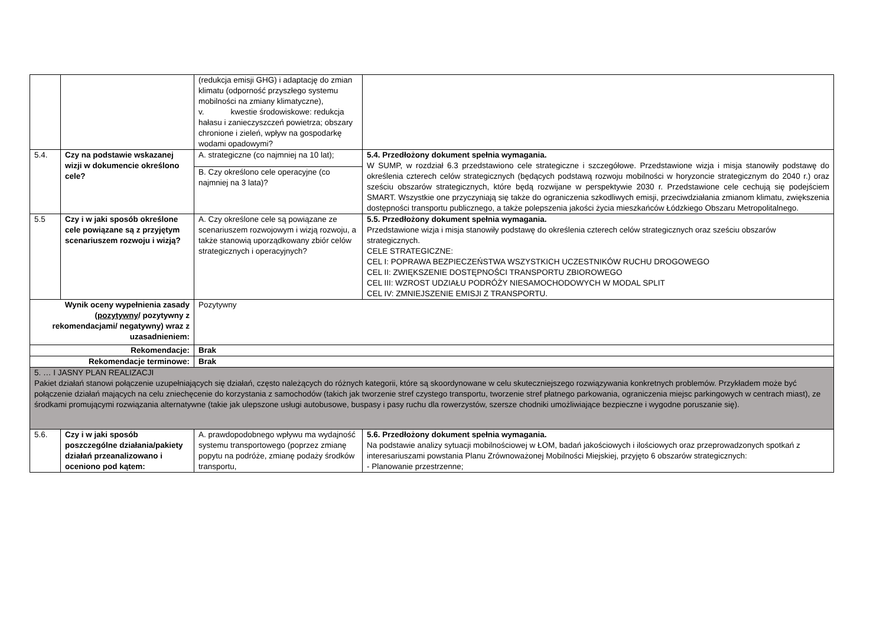| | | (redukcja emisji GHG) i adaptację do zmian klimatu (odporność przyszłego systemu mobilności na zmiany klimatyczne), v. kwestie środowiskowe: redukcja hałasu i zanieczyszczeń powietrza; obszary chronione i zieleń, wpływ na gospodarkę wodami opadowymi? | |
| 5.4. | Czy na podstawie wskazanej wizji w dokumencie określono cele? | A. strategiczne (co najmniej na 10 lat); | 5.4. Przedłożony dokument spełnia wymagania. W SUMP, w rozdział 6.3 przedstawiono cele strategiczne i szczegółowe. Przedstawione wizja i misja stanowiły podstawę do określenia czterech celów strategicznych (będących podstawą rozwoju mobilności w horyzoncie strategicznym do 2040 r.) oraz sześciu obszarów strategicznych, które będą rozwijane w perspektywie 2030 r. Przedstawione cele cechują się podejściem SMART. Wszystkie one przyczyniają się także do ograniczenia szkodliwych emisji, przeciwdziałania zmianom klimatu, zwiększenia dostępności transportu publicznego, a także polepszenia jakości życia mieszkańców Łódzkiego Obszaru Metropolitalnego. |
| | | B. Czy określono cele operacyjne (co najmniej na 3 lata)? | |
| 5.5 | Czy i w jaki sposób określone cele powiązane są z przyjętym scenariuszem rozwoju i wizją? | A. Czy określone cele są powiązane ze scenariuszem rozwojowym i wizją rozwoju, a także stanowią uporządkowany zbiór celów strategicznych i operacyjnych? | 5.5. Przedłożony dokument spełnia wymagania. Przedstawione wizja i misja stanowiły podstawę do określenia czterech celów strategicznych oraz sześciu obszarów strategicznych. CELE STRATEGICZNE: CEL I: POPRAWA BEZPIECZEŃSTWA WSZYSTKICH UCZESTNIKÓW RUCHU DROGOWEGO CEL II: ZWIĘKSZENIE DOSTĘPNOŚCI TRANSPORTU ZBIOROWEGO CEL III: WZROST UDZIAŁU PODRÓŻY NIESAMOCHODOWYCH W MODAL SPLIT CEL IV: ZMNIEJSZENIE EMISJI Z TRANSPORTU. |
| Wynik oceny wypełnienia zasady ( pozytywny / pozytywny z rekomendacjami/ negatywny) wraz z uzasadnieniem: | | Pozytywny | |
| Rekomendacje: | | Brak | |
| Rekomendacje terminowe: | | Brak | |
| 5. … I JASNY PLAN REALIZACJI Pakiet działań stanowi połączenie uzupełniających się działań, często należących do różnych kategorii, które są skoordynowane w celu skuteczniejszego rozwiązywania konkretnych problemów. Przykładem może być połączenie działań mających na celu zniechęcenie do korzystania z samochodów (takich jak tworzenie stref czystego transportu, tworzenie stref płatnego parkowania, ograniczenia miejsc parkingowych w centrach miast), ze środkami promującymi rozwiązania alternatywne (takie jak ulepszone usługi autobusowe, buspasy i pasy ruchu dla rowerzystów, szersze chodniki umożliwiające bezpieczne i wygodne poruszanie się). | | | |
| 5.6. | Czy i w jaki sposób poszczególne działania/pakiety działań przeanalizowano i oceniono pod kątem: | A. prawdopodobnego wpływu ma wydajność systemu transportowego (poprzez zmianę popytu na podróże, zmianę podaży środków transportu, | 5.6. Przedłożony dokument spełnia wymagania. Na podstawie analizy sytuacji mobilnościowej w ŁOM, badań jakościowych i ilościowych oraz przeprowadzonych spotkań z interesariuszami powstania Planu Zrównoważonej Mobilności Miejskiej, przyjęto 6 obszarów strategicznych: - Planowanie przestrzenne; |